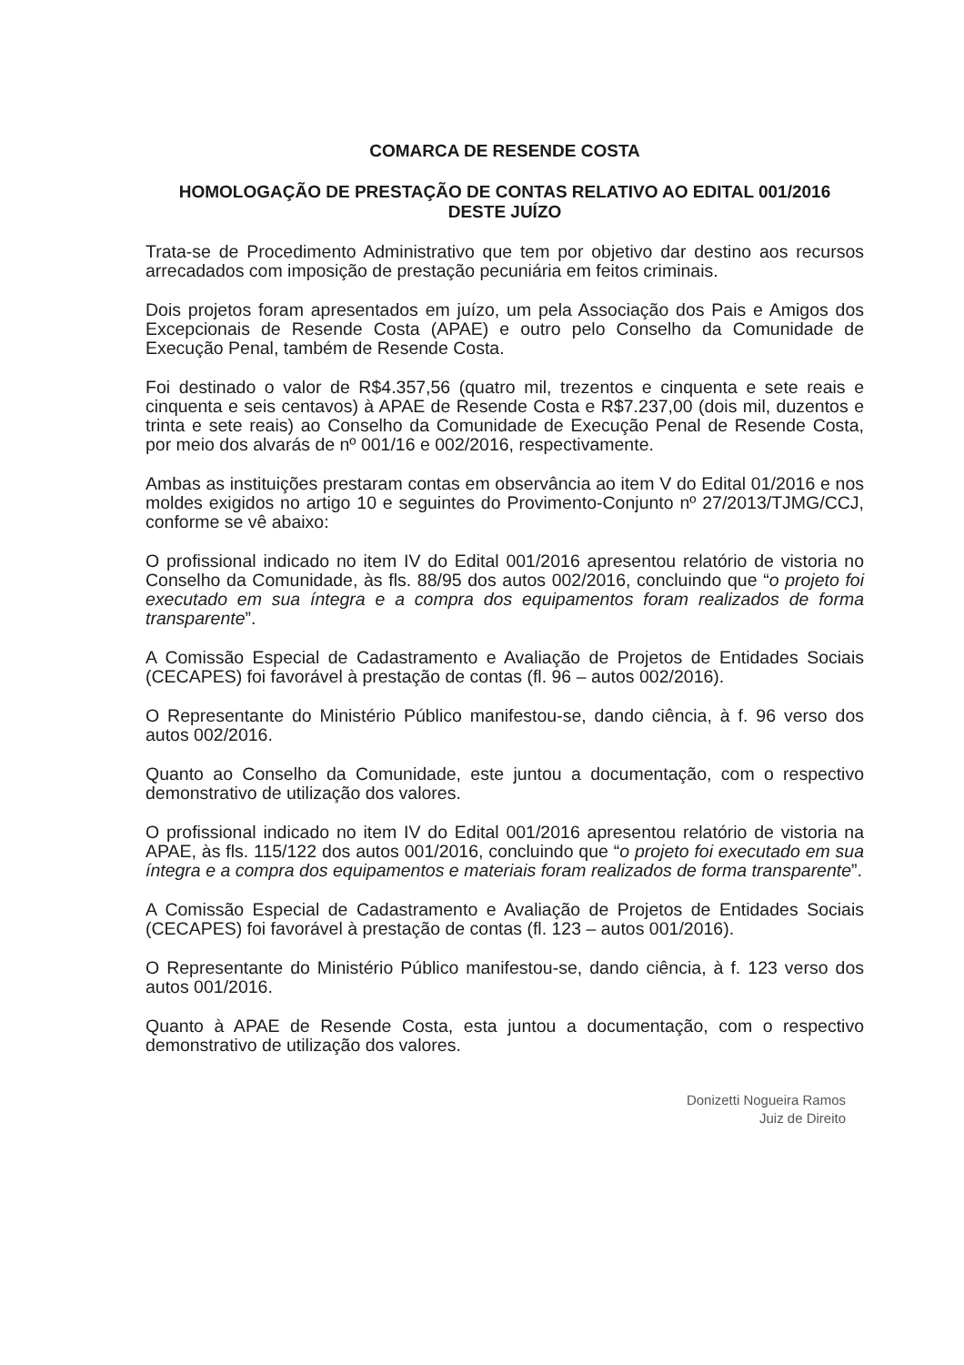COMARCA DE RESENDE COSTA
HOMOLOGAÇÃO DE PRESTAÇÃO DE CONTAS RELATIVO AO EDITAL 001/2016
DESTE JUÍZO
Trata-se de Procedimento Administrativo que tem por objetivo dar destino aos recursos arrecadados com imposição de prestação pecuniária em feitos criminais.
Dois projetos foram apresentados em juízo, um pela Associação dos Pais e Amigos dos Excepcionais de Resende Costa (APAE) e outro pelo Conselho da Comunidade de Execução Penal, também de Resende Costa.
Foi destinado o valor de R$4.357,56 (quatro mil, trezentos e cinquenta e sete reais e cinquenta e seis centavos) à APAE de Resende Costa e R$7.237,00 (dois mil, duzentos e trinta e sete reais) ao Conselho da Comunidade de Execução Penal de Resende Costa, por meio dos alvarás de nº 001/16 e 002/2016, respectivamente.
Ambas as instituições prestaram contas em observância ao item V do Edital 01/2016 e nos moldes exigidos no artigo 10 e seguintes do Provimento-Conjunto nº 27/2013/TJMG/CCJ, conforme se vê abaixo:
O profissional indicado no item IV do Edital 001/2016 apresentou relatório de vistoria no Conselho da Comunidade, às fls. 88/95 dos autos 002/2016, concluindo que “o projeto foi executado em sua íntegra e a compra dos equipamentos foram realizados de forma transparente”.
A Comissão Especial de Cadastramento e Avaliação de Projetos de Entidades Sociais (CECAPES) foi favorável à prestação de contas (fl. 96 – autos 002/2016).
O Representante do Ministério Público manifestou-se, dando ciência, à f. 96 verso dos autos 002/2016.
Quanto ao Conselho da Comunidade, este juntou a documentação, com o respectivo demonstrativo de utilização dos valores.
O profissional indicado no item IV do Edital 001/2016 apresentou relatório de vistoria na APAE, às fls. 115/122 dos autos 001/2016, concluindo que “o projeto foi executado em sua íntegra e a compra dos equipamentos e materiais foram realizados de forma transparente”.
A Comissão Especial de Cadastramento e Avaliação de Projetos de Entidades Sociais (CECAPES) foi favorável à prestação de contas (fl. 123 – autos 001/2016).
O Representante do Ministério Público manifestou-se, dando ciência, à f. 123 verso dos autos 001/2016.
Quanto à APAE de Resende Costa, esta juntou a documentação, com o respectivo demonstrativo de utilização dos valores.
Donizetti Nogueira Ramos
Juiz de Direito